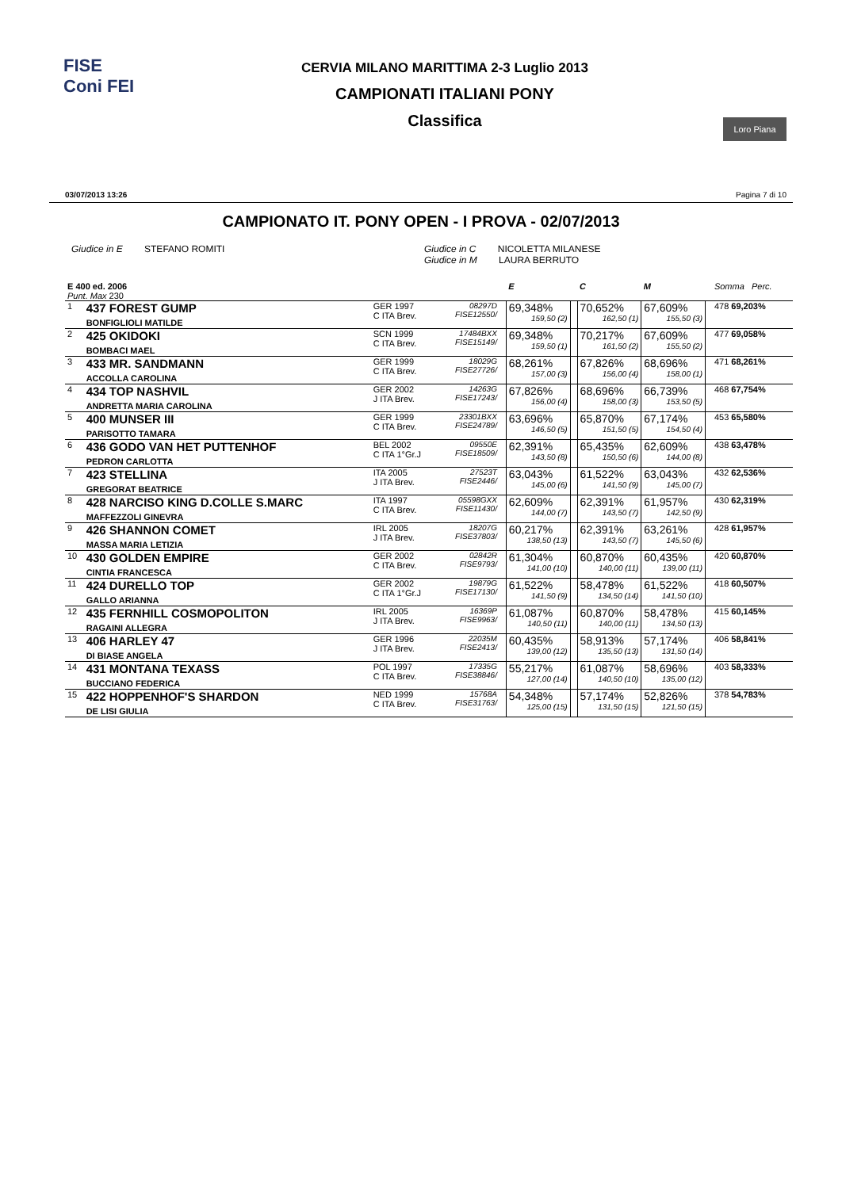FISE
Coni FEI
CERVIA MILANO MARITTIMA 2-3 Luglio 2013
CAMPIONATI ITALIANI PONY
Classifica
Loro Piana
03/07/2013 13:26 Pagina 7 di 10
CAMPIONATO IT. PONY OPEN - I PROVA - 02/07/2013
Giudice in E STEFANO ROMITI Giudice in C NICOLETTA MILANESE
Giudice in M LAURA BERRUTO
| E 400 ed. 2006 Punt. Max 230 | | | | | E | | C | M | | Somma Perc. |
| 1 | 437 FOREST GUMP BONFIGLIOLI MATILDE | GER 1997 C ITA Brev. | 08297D FISE12550/ | | 69,348% 159,50 (2) | | 70,652% 162,50 (1) | 67,609% 155,50 (3) | | 478 69,203% |
| 2 | 425 OKIDOKI BOMBACI MAEL | SCN 1999 C ITA Brev. | 17484BXX FISE15149/ | | 69,348% 159,50 (1) | | 70,217% 161,50 (2) | 67,609% 155,50 (2) | | 477 69,058% |
| 3 | 433 MR. SANDMANN ACCOLLA CAROLINA | GER 1999 C ITA Brev. | 18029G FISE27726/ | | 68,261% 157,00 (3) | | 67,826% 156,00 (4) | 68,696% 158,00 (1) | | 471 68,261% |
| 4 | 434 TOP NASHVIL ANDRETTA MARIA CAROLINA | GER 2002 J ITA Brev. | 14263G FISE17243/ | | 67,826% 156,00 (4) | | 68,696% 158,00 (3) | 66,739% 153,50 (5) | | 468 67,754% |
| 5 | 400 MUNSER III PARISOTTO TAMARA | GER 1999 C ITA Brev. | 23301BXX FISE24789/ | | 63,696% 146,50 (5) | | 65,870% 151,50 (5) | 67,174% 154,50 (4) | | 453 65,580% |
| 6 | 436 GODO VAN HET PUTTENHOF PEDRON CARLOTTA | BEL 2002 C ITA 1°Gr.J | 09550E FISE18509/ | | 62,391% 143,50 (8) | | 65,435% 150,50 (6) | 62,609% 144,00 (8) | | 438 63,478% |
| 7 | 423 STELLINA GREGORAT BEATRICE | ITA 2005 J ITA Brev. | 27523T FISE2446/ | | 63,043% 145,00 (6) | | 61,522% 141,50 (9) | 63,043% 145,00 (7) | | 432 62,536% |
| 8 | 428 NARCISO KING D.COLLE S.MARC MAFFEZZOLI GINEVRA | ITA 1997 C ITA Brev. | 05598GXX FISE11430/ | | 62,609% 144,00 (7) | | 62,391% 143,50 (7) | 61,957% 142,50 (9) | | 430 62,319% |
| 9 | 426 SHANNON COMET MASSA MARIA LETIZIA | IRL 2005 J ITA Brev. | 18207G FISE37803/ | | 60,217% 138,50 (13) | | 62,391% 143,50 (7) | 63,261% 145,50 (6) | | 428 61,957% |
| 10 | 430 GOLDEN EMPIRE CINTIA FRANCESCA | GER 2002 C ITA Brev. | 02842R FISE9793/ | | 61,304% 141,00 (10) | | 60,870% 140,00 (11) | 60,435% 139,00 (11) | | 420 60,870% |
| 11 | 424 DURELLO TOP GALLO ARIANNA | GER 2002 C ITA 1°Gr.J | 19879G FISE17130/ | | 61,522% 141,50 (9) | | 58,478% 134,50 (14) | 61,522% 141,50 (10) | | 418 60,507% |
| 12 | 435 FERNHILL COSMOPOLITON RAGAINI ALLEGRA | IRL 2005 J ITA Brev. | 16369P FISE9963/ | | 61,087% 140,50 (11) | | 60,870% 140,00 (11) | 58,478% 134,50 (13) | | 415 60,145% |
| 13 | 406 HARLEY 47 DI BIASE ANGELA | GER 1996 J ITA Brev. | 22035M FISE2413/ | | 60,435% 139,00 (12) | | 58,913% 135,50 (13) | 57,174% 131,50 (14) | | 406 58,841% |
| 14 | 431 MONTANA TEXASS BUCCIANO FEDERICA | POL 1997 C ITA Brev. | 17335G FISE38846/ | | 55,217% 127,00 (14) | | 61,087% 140,50 (10) | 58,696% 135,00 (12) | | 403 58,333% |
| 15 | 422 HOPPENHOF'S SHARDON DE LISI GIULIA | NED 1999 C ITA Brev. | 15768A FISE31763/ | | 54,348% 125,00 (15) | | 57,174% 131,50 (15) | 52,826% 121,50 (15) | | 378 54,783% |